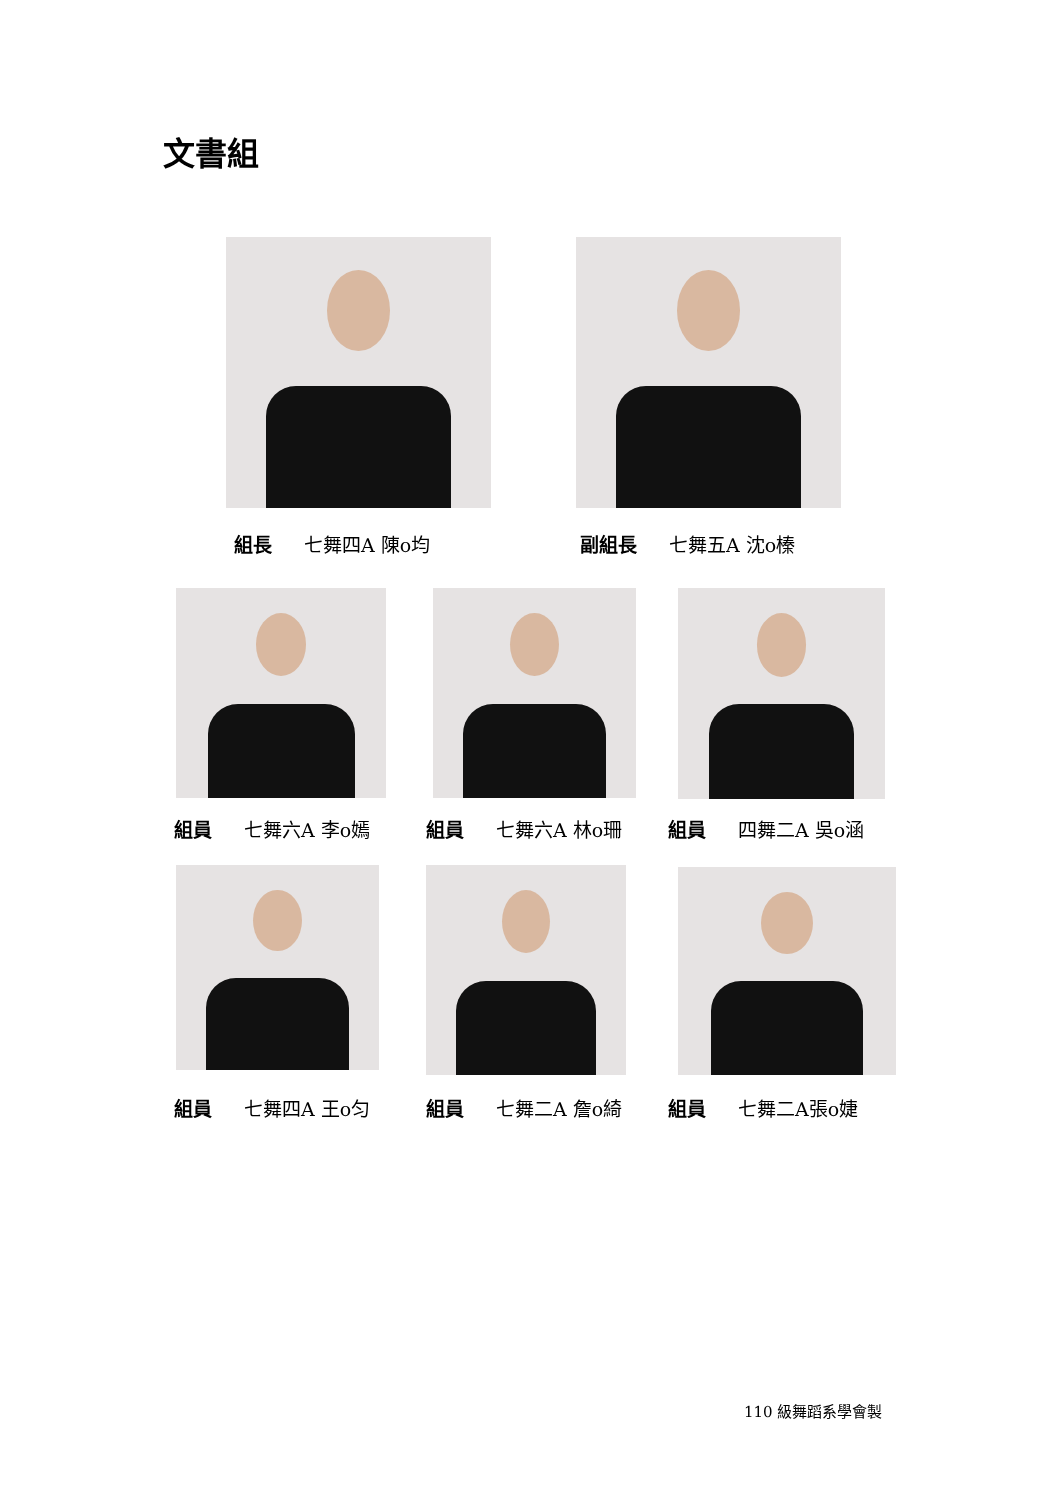文書組
組長 七舞四A 陳o均 副組長 七舞五A 沈o榛
組員 七舞六A 李o嫣 組員 七舞六A 林o珊 組員 四舞二A 吳o涵
組員 七舞四A 王o匀 組員 七舞二A 詹o綺 組員 七舞二A張o婕
110 級舞蹈系學會製